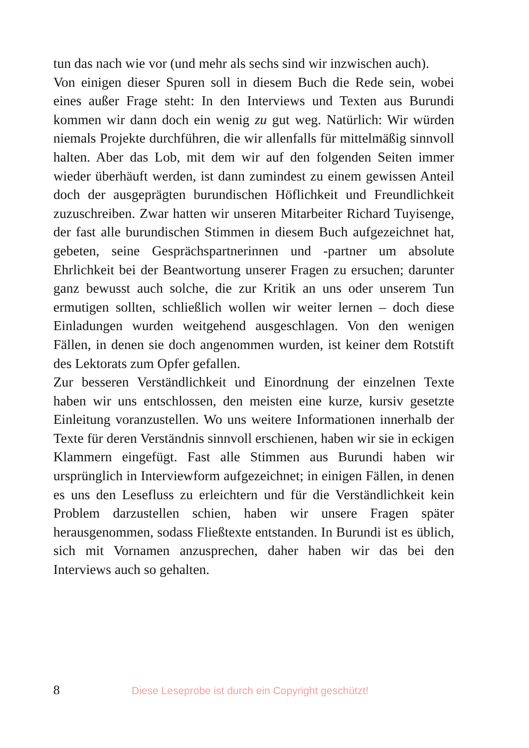tun das nach wie vor (und mehr als sechs sind wir inzwischen auch).
Von einigen dieser Spuren soll in diesem Buch die Rede sein, wobei eines außer Frage steht: In den Interviews und Texten aus Burundi kommen wir dann doch ein wenig zu gut weg. Natürlich: Wir würden niemals Projekte durchführen, die wir allenfalls für mittelmäßig sinnvoll halten. Aber das Lob, mit dem wir auf den folgenden Seiten immer wieder überhäuft werden, ist dann zumindest zu einem gewissen Anteil doch der ausgeprägten burundischen Höflichkeit und Freundlichkeit zuzuschreiben. Zwar hatten wir unseren Mitarbeiter Richard Tuyisenge, der fast alle burundischen Stimmen in diesem Buch aufgezeichnet hat, gebeten, seine Gesprächspartnerinnen und -partner um absolute Ehrlichkeit bei der Beantwortung unserer Fragen zu ersuchen; darunter ganz bewusst auch solche, die zur Kritik an uns oder unserem Tun ermutigen sollten, schließlich wollen wir weiter lernen – doch diese Einladungen wurden weitgehend ausgeschlagen. Von den wenigen Fällen, in denen sie doch angenommen wurden, ist keiner dem Rotstift des Lektorats zum Opfer gefallen.
Zur besseren Verständlichkeit und Einordnung der einzelnen Texte haben wir uns entschlossen, den meisten eine kurze, kursiv gesetzte Einleitung voranzustellen. Wo uns weitere Informationen innerhalb der Texte für deren Verständnis sinnvoll erschienen, haben wir sie in eckigen Klammern eingefügt. Fast alle Stimmen aus Burundi haben wir ursprünglich in Interviewform aufgezeichnet; in einigen Fällen, in denen es uns den Lesefluss zu erleichtern und für die Verständlichkeit kein Problem darzustellen schien, haben wir unsere Fragen später herausgenommen, sodass Fließtexte entstanden. In Burundi ist es üblich, sich mit Vornamen anzusprechen, daher haben wir das bei den Interviews auch so gehalten.
8 Diese Leseprobe ist durch ein Copyright geschützt!